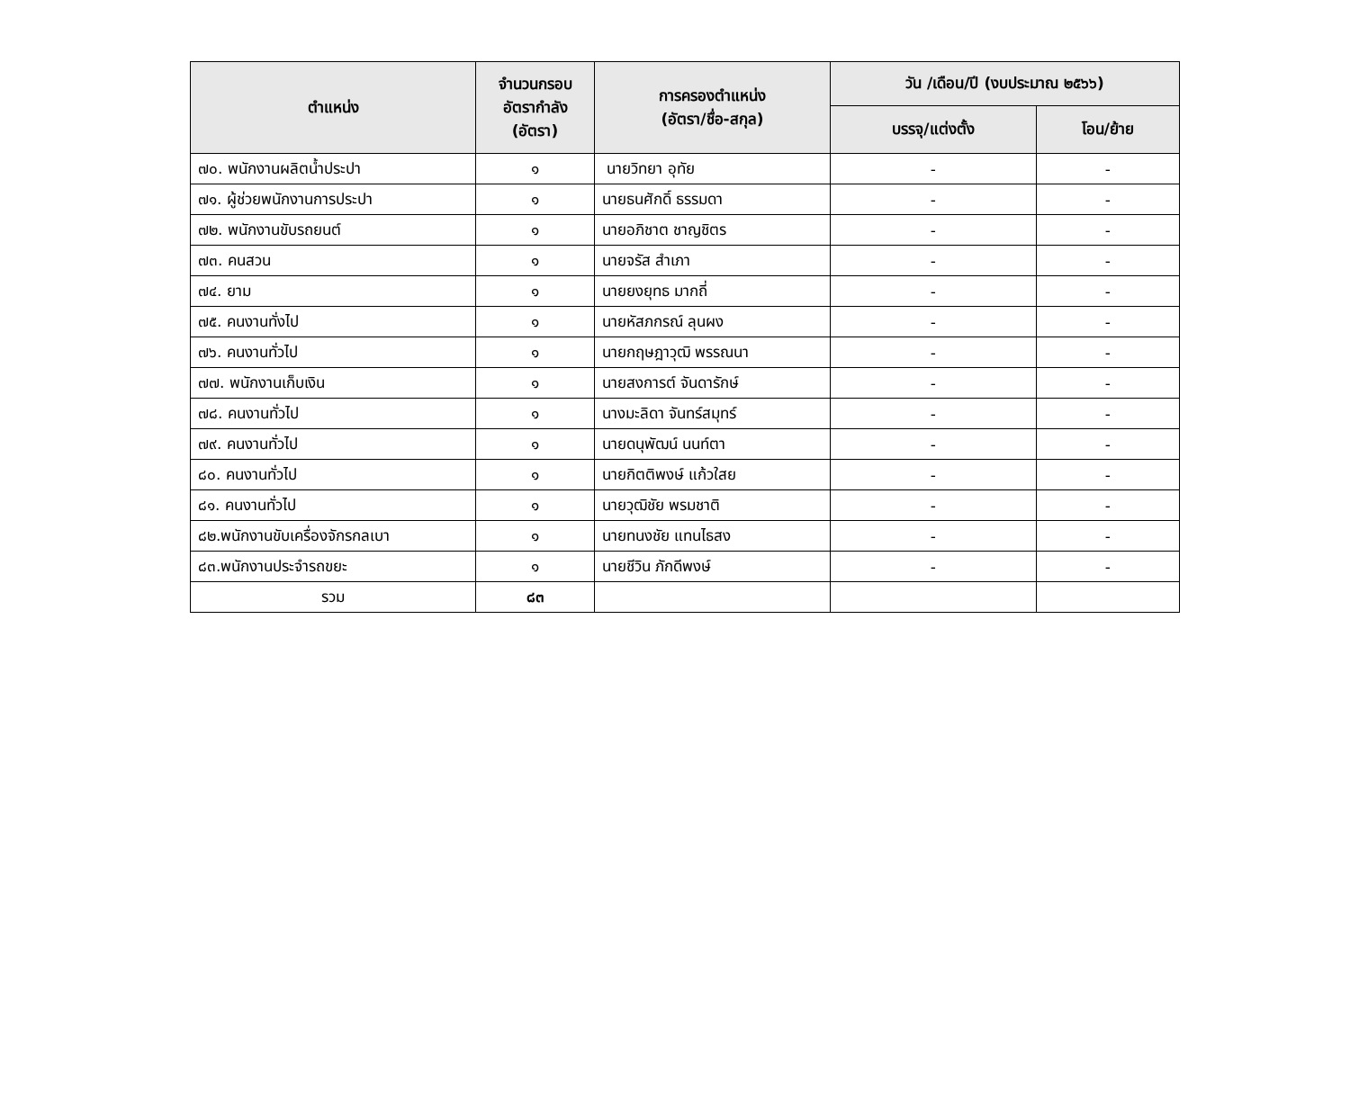| ตำแหน่ง | จำนวนกรอบ อัตรากำลัง (อัตรา) | การครองตำแหน่ง (อัตรา/ชื่อ-สกุล) | วัน /เดือน/ปี (งบประมาณ ๒๕๖๖) | |
| --- | --- | --- | --- | --- |
| | | | บรรจุ/แต่งตั้ง | โอน/ย้าย |
| ๗๐. พนักงานผลิตน้ำประปา | ๑ | นายวิทยา อุทัย | - | - |
| ๗๑. ผู้ช่วยพนักงานการประปา | ๑ | นายธนศักดิ์ ธรรมดา | - | - |
| ๗๒. พนักงานขับรถยนต์ | ๑ | นายอภิชาต ชาญชิตร | - | - |
| ๗๓. คนสวน | ๑ | นายจรัส สำเภา | - | - |
| ๗๔. ยาม | ๑ | นายยงยุทธ มากถี่ | - | - |
| ๗๕. คนงานทั่งไป | ๑ | นายหัสภกรณ์ ลุนผง | - | - |
| ๗๖. คนงานทั่วไป | ๑ | นายกฤษฎาวุฒิ พรรณนา | - | - |
| ๗๗. พนักงานเก็บเงิน | ๑ | นายสงการต์ จันดารักษ์ | - | - |
| ๗๘. คนงานทั่วไป | ๑ | นางมะลิดา จันทร์สมุทร์ | - | - |
| ๗๙. คนงานทั่วไป | ๑ | นายดนุพัฒน์ นนท์ตา | - | - |
| ๘๐. คนงานทั่วไป | ๑ | นายกิตติพงษ์ แก้วใสย | - | - |
| ๘๑. คนงานทั่วไป | ๑ | นายวุฒิชัย พรมชาติ | - | - |
| ๘๒.พนักงานขับเครื่องจักรกลเบา | ๑ | นายทนงชัย แทนไธสง | - | - |
| ๘๓.พนักงานประจำรถขยะ | ๑ | นายชีวิน ภักดีพงษ์ | - | - |
| รวม | ๘๓ | | | |